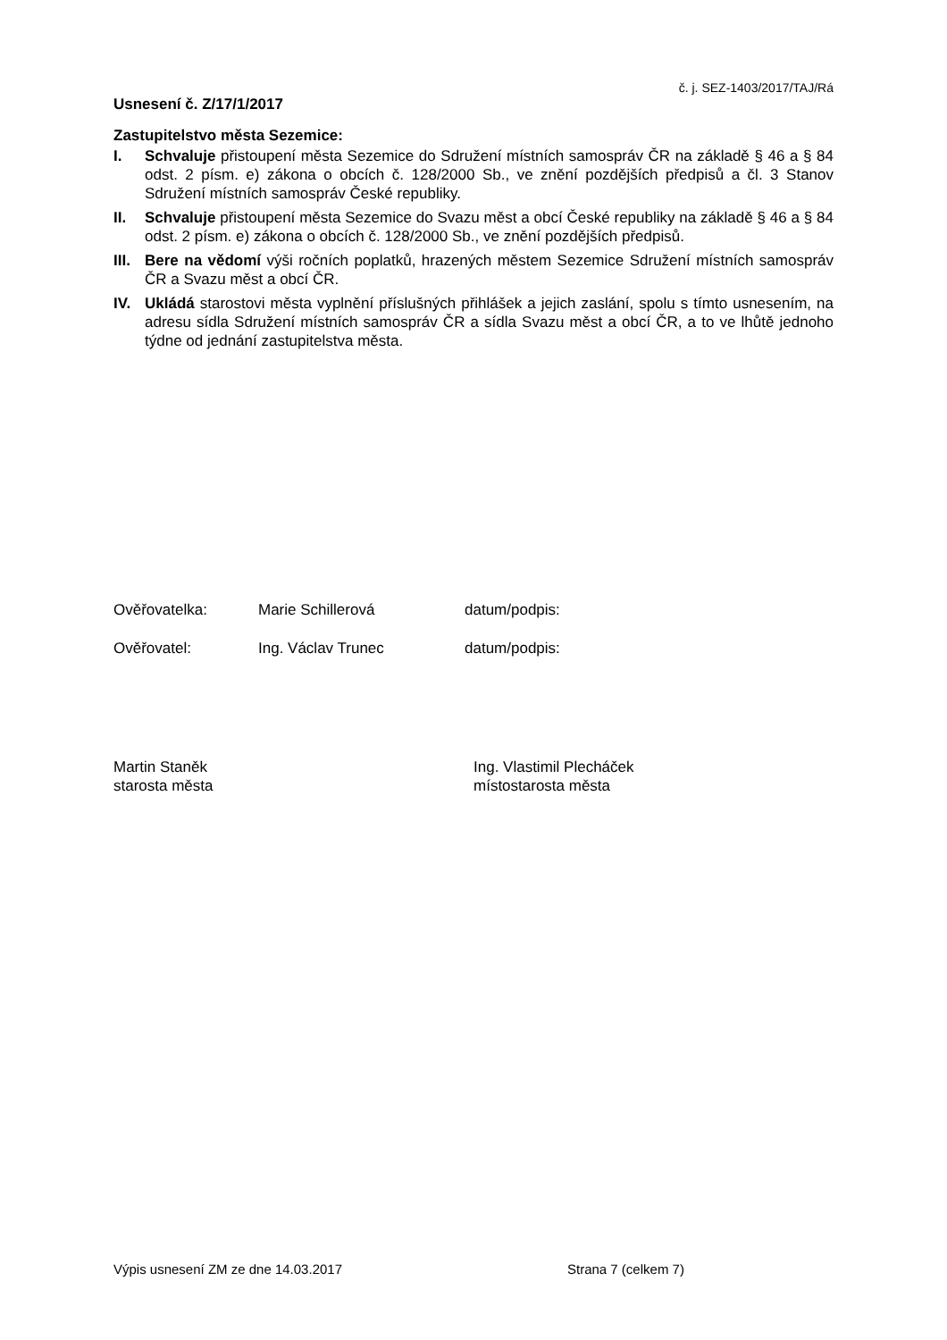č. j. SEZ-1403/2017/TAJ/Rá
Usnesení č. Z/17/1/2017
Zastupitelstvo města Sezemice:
I. Schvaluje přistoupení města Sezemice do Sdružení místních samospráv ČR na základě § 46 a § 84 odst. 2 písm. e) zákona o obcích č. 128/2000 Sb., ve znění pozdějších předpisů a čl. 3 Stanov Sdružení místních samospráv České republiky.
II. Schvaluje přistoupení města Sezemice do Svazu měst a obcí České republiky na základě § 46 a § 84 odst. 2 písm. e) zákona o obcích č. 128/2000 Sb., ve znění pozdějších předpisů.
III. Bere na vědomí výši ročních poplatků, hrazených městem Sezemice Sdružení místních samospráv ČR a Svazu měst a obcí ČR.
IV. Ukládá starostovi města vyplnění příslušných přihlášek a jejich zaslání, spolu s tímto usnesením, na adresu sídla Sdružení místních samospráv ČR a sídla Svazu měst a obcí ČR, a to ve lhůtě jednoho týdne od jednání zastupitelstva města.
Ověřovatelka: Marie Schillerová datum/podpis:
Ověřovatel: Ing. Václav Trunec datum/podpis:
Martin Staněk
starosta města
Ing. Vlastimil Plecháček
místostarosta města
Výpis usnesení ZM ze dne 14.03.2017 Strana 7 (celkem 7)